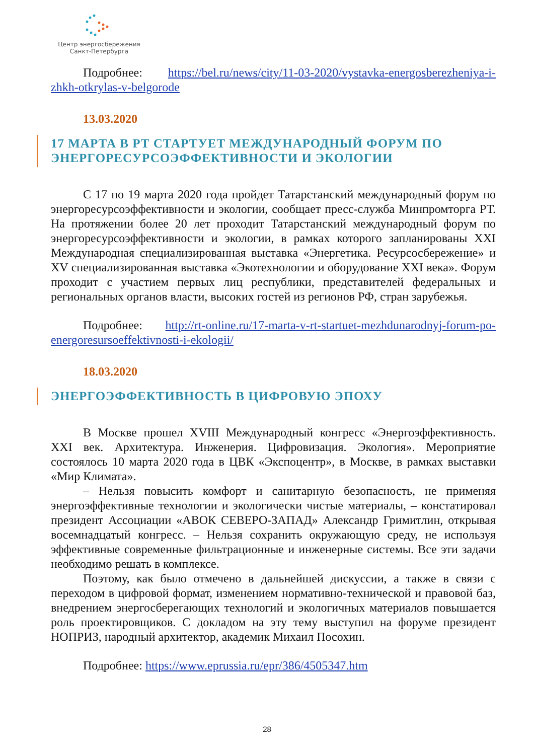Центр энергосбережения
Санкт-Петербурга
Подробнее: https://bel.ru/news/city/11-03-2020/vystavka-energosberezheniya-i-zhkh-otkrylas-v-belgorode
13.03.2020
17 МАРТА В РТ СТАРТУЕТ МЕЖДУНАРОДНЫЙ ФОРУМ ПО ЭНЕРГОРЕСУРСОЭФФЕКТИВНОСТИ И ЭКОЛОГИИ
С 17 по 19 марта 2020 года пройдет Татарстанский международный форум по энергоресурсоэффективности и экологии, сообщает пресс-служба Минпромторга РТ. На протяжении более 20 лет проходит Татарстанский международный форум по энергоресурсоэффективности и экологии, в рамках которого запланированы XXI Международная специализированная выставка «Энергетика. Ресурсосбережение» и XV специализированная выставка «Экотехнологии и оборудование XXI века». Форум проходит с участием первых лиц республики, представителей федеральных и региональных органов власти, высоких гостей из регионов РФ, стран зарубежья.
Подробнее: http://rt-online.ru/17-marta-v-rt-startuet-mezhdunarodnyj-forum-po-energoresursoeffektivnosti-i-ekologii/
18.03.2020
ЭНЕРГОЭФФЕКТИВНОСТЬ В ЦИФРОВУЮ ЭПОХУ
В Москве прошел XVIII Международный конгресс «Энергоэффективность. XXI век. Архитектура. Инженерия. Цифровизация. Экология». Мероприятие состоялось 10 марта 2020 года в ЦВК «Экспоцентр», в Москве, в рамках выставки «Мир Климата».
– Нельзя повысить комфорт и санитарную безопасность, не применяя энергоэффективные технологии и экологически чистые материалы, – констатировал президент Ассоциации «АВОК СЕВЕРО-ЗАПАД» Александр Гримитлин, открывая восемнадцатый конгресс. – Нельзя сохранить окружающую среду, не используя эффективные современные фильтрационные и инженерные системы. Все эти задачи необходимо решать в комплексе.
Поэтому, как было отмечено в дальнейшей дискуссии, а также в связи с переходом в цифровой формат, изменением нормативно-технической и правовой баз, внедрением энергосберегающих технологий и экологичных материалов повышается роль проектировщиков. С докладом на эту тему выступил на форуме президент НОПРИЗ, народный архитектор, академик Михаил Посохин.
Подробнее: https://www.eprussia.ru/epr/386/4505347.htm
28